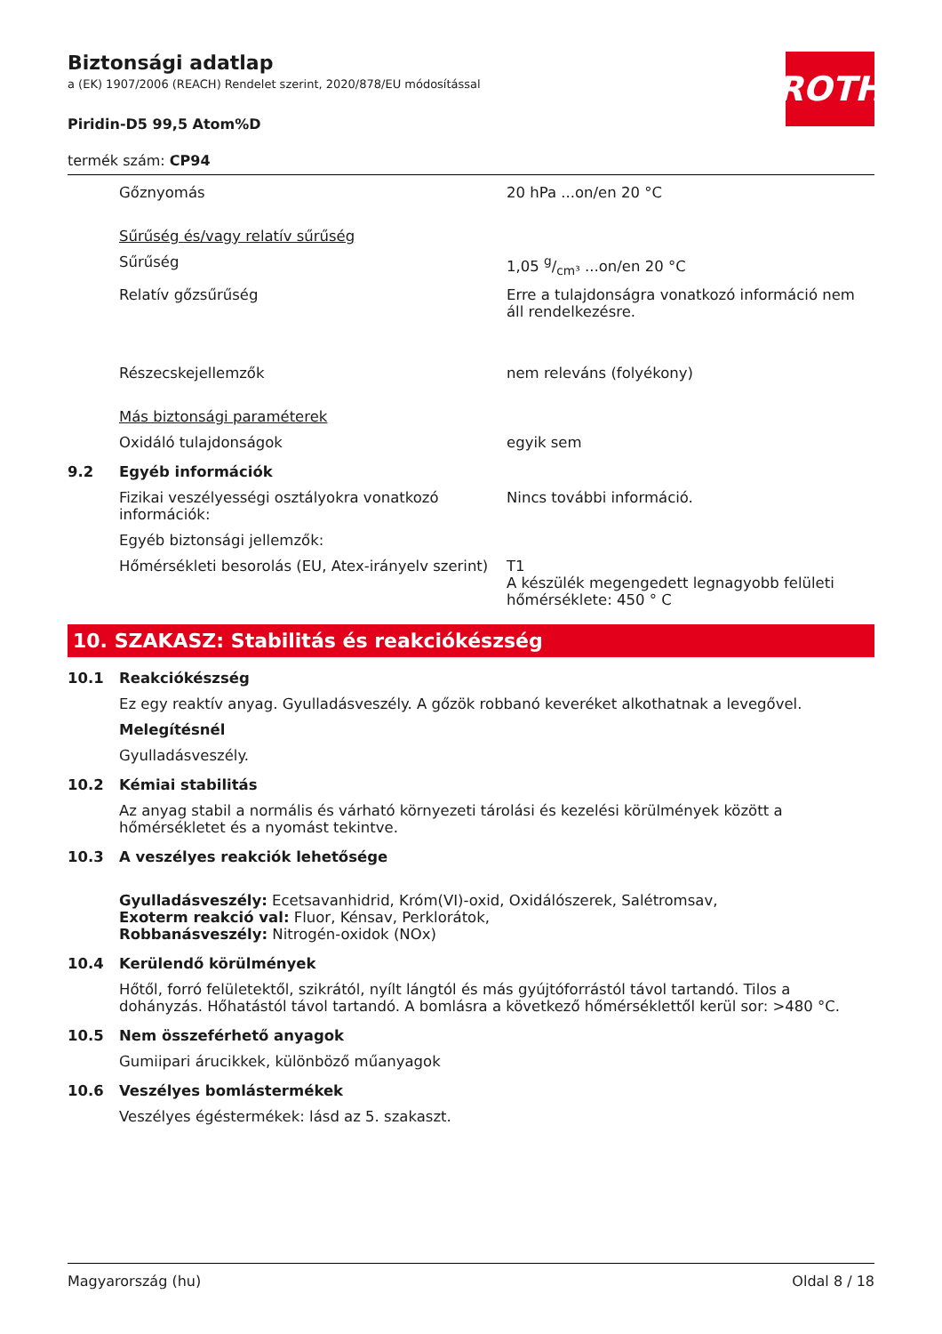Biztonsági adatlap
a (EK) 1907/2006 (REACH) Rendelet szerint, 2020/878/EU módosítással
Piridin-D5 99,5 Atom%D
ROTH
termék szám: CP94
Gőznyomás 20 hPa ...on/en 20 °C
Sűrűség és/vagy relatív sűrűség
Sűrűség 1,05 g/cm³ ...on/en 20 °C
Relatív gőzsűrűség Erre a tulajdonságra vonatkozó információ nem áll rendelkezésre.
Részecskejellemzők nem releváns (folyékony)
Más biztonsági paraméterek
Oxidáló tulajdonságok egyik sem
9.2 Egyéb információk
Fizikai veszélyességi osztályokra vonatkozó információk:
Nincs további információ.
Egyéb biztonsági jellemzők:
Hőmérsékleti besorolás (EU, Atex-irányelv szerint)
T1
A készülék megengedett legnagyobb felületi hőmérséklete: 450 ° C
10. SZAKASZ: Stabilitás és reakciókészség
10.1 Reakciókészség
Ez egy reaktív anyag. Gyulladásveszély. A gőzök robbanó keveréket alkothatnak a levegővel.
Melegítésnél
Gyulladásveszély.
10.2 Kémiai stabilitás
Az anyag stabil a normális és várható környezeti tárolási és kezelési körülmények között a hőmérsékletet és a nyomást tekintve.
10.3 A veszélyes reakciók lehetősége
Gyulladásveszély: Ecetsavanhidrid, Króm(VI)-oxid, Oxidálószerek, Salétromsav,
Exoterm reakció val: Fluor, Kénsav, Perklorátok,
Robbanásveszély: Nitrogén-oxidok (NOx)
10.4 Kerülendő körülmények
Hőtől, forró felületektől, szikrától, nyílt lángtól és más gyújtóforrástól távol tartandó. Tilos a dohányzás. Hőhatástól távol tartandó. A bomlásra a következő hőmérséklettől kerül sor: >480 °C.
10.5 Nem összeférhető anyagok
Gumiipari árucikkek, különböző műanyagok
10.6 Veszélyes bomlástermékek
Veszélyes égéstermékek: lásd az 5. szakaszt.
Magyarország (hu) Oldal 8 / 18